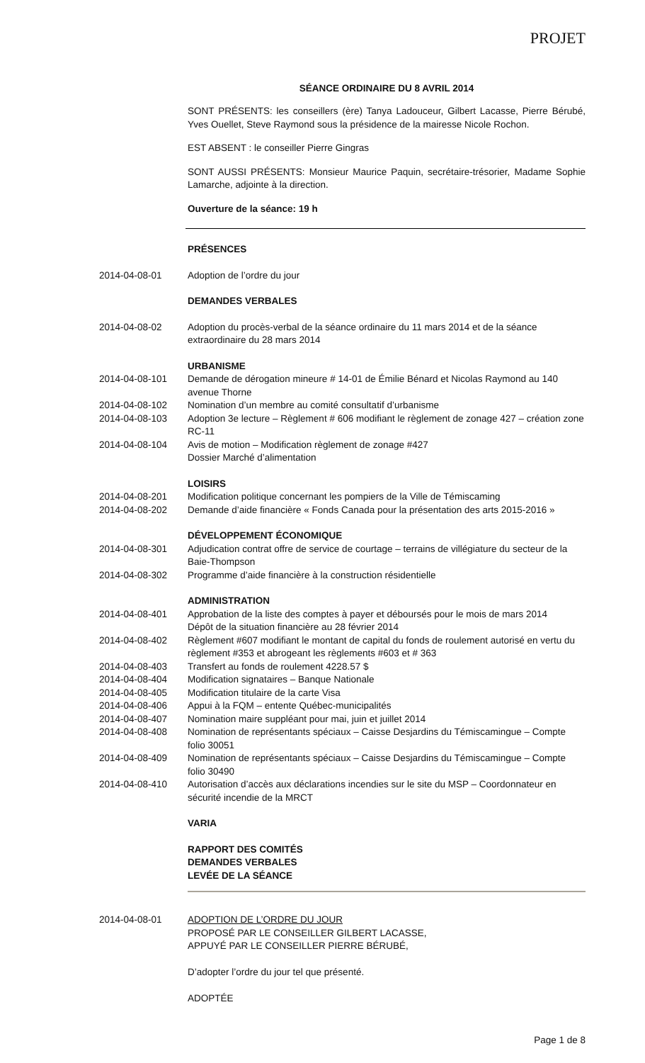PROJET
SÉANCE ORDINAIRE DU 8 AVRIL 2014
SONT PRÉSENTS: les conseillers (ère) Tanya Ladouceur, Gilbert Lacasse, Pierre Bérubé, Yves Ouellet, Steve Raymond sous la présidence de la mairesse Nicole Rochon.
EST ABSENT : le conseiller Pierre Gingras
SONT AUSSI PRÉSENTS: Monsieur Maurice Paquin, secrétaire-trésorier, Madame Sophie Lamarche, adjointe à la direction.
Ouverture de la séance: 19 h
PRÉSENCES
2014-04-08-01 Adoption de l’ordre du jour
DEMANDES VERBALES
2014-04-08-02 Adoption du procès-verbal de la séance ordinaire du 11 mars 2014 et de la séance
extraordinaire du 28 mars 2014
URBANISME
2014-04-08-101 Demande de dérogation mineure # 14-01 de Émilie Bénard et Nicolas Raymond au 140
avenue Thorne
2014-04-08-102 Nomination d’un membre au comité consultatif d’urbanisme
2014-04-08-103 Adoption 3e lecture – Règlement # 606 modifiant le règlement de zonage 427 – création zone RC-11
2014-04-08-104 Avis de motion – Modification règlement de zonage #427
Dossier Marché d’alimentation
LOISIRS
2014-04-08-201 Modification politique concernant les pompiers de la Ville de Témiscaming
2014-04-08-202 Demande d’aide financière « Fonds Canada pour la présentation des arts 2015-2016 »
DÉVELOPPEMENT ÉCONOMIQUE
2014-04-08-301 Adjudication contrat offre de service de courtage – terrains de villégiature du secteur de la Baie-Thompson
2014-04-08-302 Programme d’aide financière à la construction résidentielle
ADMINISTRATION
2014-04-08-401 Approbation de la liste des comptes à payer et déboursés pour le mois de mars 2014
Dépôt de la situation financière au 28 février 2014
2014-04-08-402 Règlement #607 modifiant le montant de capital du fonds de roulement autorisé en vertu du règlement #353 et abrogeant les règlements #603 et # 363
2014-04-08-403 Transfert au fonds de roulement 4228.57 $
2014-04-08-404 Modification signataires – Banque Nationale
2014-04-08-405 Modification titulaire de la carte Visa
2014-04-08-406 Appui à la FQM – entente Québec-municipalités
2014-04-08-407 Nomination maire suppléant pour mai, juin et juillet 2014
2014-04-08-408 Nomination de représentants spéciaux – Caisse Desjardins du Témiscamingue – Compte folio 30051
2014-04-08-409 Nomination de représentants spéciaux – Caisse Desjardins du Témiscamingue – Compte folio 30490
2014-04-08-410 Autorisation d’accès aux déclarations incendies sur le site du MSP – Coordonnateur en
sécurité incendie de la MRCT
VARIA
RAPPORT DES COMITÉS
DEMANDES VERBALES
LEVÉE DE LA SÉANCE
2014-04-08-01 ADOPTION DE L’ORDRE DU JOUR
PROPOSÉ PAR LE CONSEILLER GILBERT LACASSE,
APPUYÉ PAR LE CONSEILLER PIERRE BÉRUBÉ,
D’adopter l’ordre du jour tel que présenté.
ADOPTÉE
Page 1 de 8